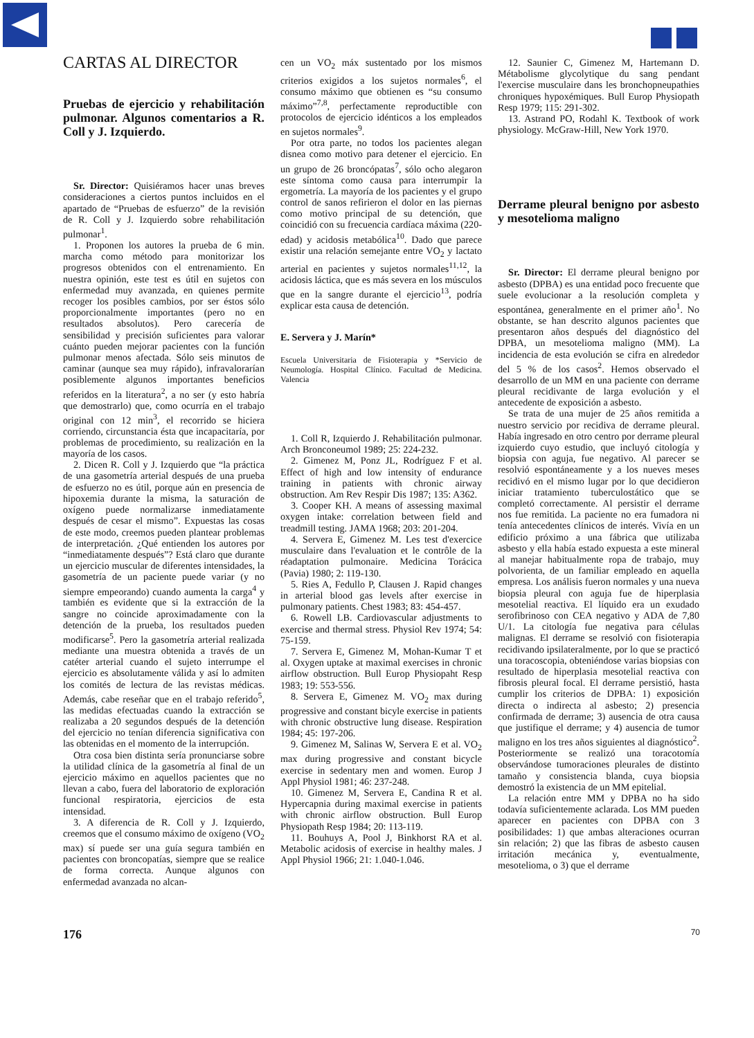CARTAS AL DIRECTOR
Pruebas de ejercicio y rehabilitación pulmonar. Algunos comentarios a R. Coll y J. Izquierdo.
Sr. Director: Quisiéramos hacer unas breves consideraciones a ciertos puntos incluidos en el apartado de “Pruebas de esfuerzo” de la revisión de R. Coll y J. Izquierdo sobre rehabilitación pulmonar<sup>1</sup>.
1. Proponen los autores la prueba de 6 min. marcha como método para monitorizar los progresos obtenidos con el entrenamiento. En nuestra opinión, este test es útil en sujetos con enfermedad muy avanzada, en quienes permite recoger los posibles cambios, por ser éstos sólo proporcionalmente importantes (pero no en resultados absolutos). Pero carecería de sensibilidad y precisión suficientes para valorar cuánto pueden mejorar pacientes con la función pulmonar menos afectada. Sólo seis minutos de caminar (aunque sea muy rápido), infravalorarían posiblemente algunos importantes beneficios referidos en la literatura<sup>2</sup>, a no ser (y esto habría que demostrarlo) que, como ocurría en el trabajo original con 12 min<sup>3</sup>, el recorrido se hiciera corriendo, circunstancia ésta que incapacitaría, por problemas de procedimiento, su realización en la mayoría de los casos.
2. Dicen R. Coll y J. Izquierdo que “la práctica de una gasometría arterial después de una prueba de esfuerzo no es útil, porque aún en presencia de hipoxemia durante la misma, la saturación de oxígeno puede normalizarse inmediatamente después de cesar el mismo”. Expuestas las cosas de este modo, creemos pueden plantear problemas de interpretación. ¿Qué entienden los autores por “inmediatamente después”? Está claro que durante un ejercicio muscular de diferentes intensidades, la gasometría de un paciente puede variar (y no siempre empeorando) cuando aumenta la carga<sup>4</sup> y también es evidente que si la extracción de la sangre no coincide aproximadamente con la detención de la prueba, los resultados pueden modificarse<sup>5</sup>. Pero la gasometría arterial realizada mediante una muestra obtenida a través de un catéter arterial cuando el sujeto interrumpe el ejercicio es absolutamente válida y así lo admiten los comités de lectura de las revistas médicas. Además, cabe reseñar que en el trabajo referido<sup>5</sup>, las medidas efectuadas cuando la extracción se realizaba a 20 segundos después de la detención del ejercicio no tenían diferencia significativa con las obtenidas en el momento de la interrupción.
Otra cosa bien distinta sería pronunciarse sobre la utilidad clínica de la gasometría al final de un ejercicio máximo en aquellos pacientes que no llevan a cabo, fuera del laboratorio de exploración funcional respiratoria, ejercicios de esta intensidad.
3. A diferencia de R. Coll y J. Izquierdo, creemos que el consumo máximo de oxígeno (VO<sub>2</sub> max) sí puede ser una guía segura también en pacientes con broncopatías, siempre que se realice de forma correcta. Aunque algunos con enfermedad avanzada no alcan-
cen un VO<sub>2</sub> máx sustentado por los mismos criterios exigidos a los sujetos normales<sup>6</sup>, el consumo máximo que obtienen es “su consumo máximo”<sup>7,8</sup>, perfectamente reproductible con protocolos de ejercicio idénticos a los empleados en sujetos normales<sup>9</sup>.
Por otra parte, no todos los pacientes alegan disnea como motivo para detener el ejercicio. En un grupo de 26 broncópatas<sup>7</sup>, sólo ocho alegaron este síntoma como causa para interrumpir la ergometría. La mayoría de los pacientes y el grupo control de sanos refirieron el dolor en las piernas como motivo principal de su detención, que coincidió con su frecuencia cardíaca máxima (220-edad) y acidosis metabólica<sup>10</sup>. Dado que parece existir una relación semejante entre VO<sub>2</sub> y lactato arterial en pacientes y sujetos normales<sup>11,12</sup>, la acidosis láctica, que es más severa en los músculos que en la sangre durante el ejercicio<sup>13</sup>, podría explicar esta causa de detención.
E. Servera y J. Marín*
Escuela Universitaria de Fisioterapia y *Servicio de Neumología. Hospital Clínico. Facultad de Medicina. Valencia
1. Coll R, Izquierdo J. Rehabilitación pulmonar. Arch Bronconeumol 1989; 25: 224-232.
2. Gimenez M, Ponz JL, Rodríguez F et al. Effect of high and low intensity of endurance training in patients with chronic airway obstruction. Am Rev Respir Dis 1987; 135: A362.
3. Cooper KH. A means of assessing maximal oxygen intake: correlation between field and treadmill testing. JAMA 1968; 203: 201-204.
4. Servera E, Gimenez M. Les test d'exercice musculaire dans l'evaluation et le contrôle de la réadaptation pulmonaire. Medicina Torácica (Pavia) 1980; 2: 119-130.
5. Ries A, Fedullo P, Clausen J. Rapid changes in arterial blood gas levels after exercise in pulmonary patients. Chest 1983; 83: 454-457.
6. Rowell LB. Cardiovascular adjustments to exercise and thermal stress. Physiol Rev 1974; 54: 75-159.
7. Servera E, Gimenez M, Mohan-Kumar T et al. Oxygen uptake at maximal exercises in chronic airflow obstruction. Bull Europ Physiopaht Resp 1983; 19: 553-556.
8. Servera E, Gimenez M. VO<sub>2</sub> max during progressive and constant bicyle exercise in patients with chronic obstructive lung disease. Respiration 1984; 45: 197-206.
9. Gimenez M, Salinas W, Servera E et al. VO<sub>2</sub> max during progressive and constant bicycle exercise in sedentary men and women. Europ J Appl Physiol 1981; 46: 237-248.
10. Gimenez M, Servera E, Candina R et al. Hypercapnia during maximal exercise in patients with chronic airflow obstruction. Bull Europ Physiopath Resp 1984; 20: 113-119.
11. Bouhuys A, Pool J, Binkhorst RA et al. Metabolic acidosis of exercise in healthy males. J Appl Physiol 1966; 21: 1.040-1.046.
12. Saunier C, Gimenez M, Hartemann D. Métabolisme glycolytique du sang pendant l'exercise musculaire dans les bronchopneupathies chroniques hypoxémiques. Bull Europ Physiopath Resp 1979; 115: 291-302.
13. Astrand PO, Rodahl K. Textbook of work physiology. McGraw-Hill, New York 1970.
Derrame pleural benigno por asbesto y mesotelioma maligno
Sr. Director: El derrame pleural benigno por asbesto (DPBA) es una entidad poco frecuente que suele evolucionar a la resolución completa y espontánea, generalmente en el primer año<sup>1</sup>. No obstante, se han descrito algunos pacientes que presentaron años después del diagnóstico del DPBA, un mesotelioma maligno (MM). La incidencia de esta evolución se cifra en alrededor del 5 % de los casos<sup>2</sup>. Hemos observado el desarrollo de un MM en una paciente con derrame pleural recidivante de larga evolución y el antecedente de exposición a asbesto.
Se trata de una mujer de 25 años remitida a nuestro servicio por recidiva de derrame pleural. Había ingresado en otro centro por derrame pleural izquierdo cuyo estudio, que incluyó citología y biopsia con aguja, fue negativo. Al parecer se resolvió espontáneamente y a los nueves meses recidivó en el mismo lugar por lo que decidieron iniciar tratamiento tuberculostático que se completó correctamente. Al persistir el derrame nos fue remitida. La paciente no era fumadora ni tenía antecedentes clínicos de interés. Vivía en un edificio próximo a una fábrica que utilizaba asbesto y ella había estado expuesta a este mineral al manejar habitualmente ropa de trabajo, muy polvorienta, de un familiar empleado en aquella empresa. Los análisis fueron normales y una nueva biopsia pleural con aguja fue de hiperplasia mesotelial reactiva. El líquido era un exudado serofibrinoso con CEA negativo y ADA de 7,80 U/1. La citología fue negativa para células malignas. El derrame se resolvió con fisioterapia recidivando ipsilateralmente, por lo que se practicó una toracoscopia, obteniéndose varias biopsias con resultado de hiperplasia mesotelial reactiva con fibrosis pleural focal. El derrame persistió, hasta cumplir los criterios de DPBA: 1) exposición directa o indirecta al asbesto; 2) presencia confirmada de derrame; 3) ausencia de otra causa que justifique el derrame; y 4) ausencia de tumor maligno en los tres años siguientes al diagnóstico<sup>2</sup>. Posteriormente se realizó una toracotomía observándose tumoraciones pleurales de distinto tamaño y consistencia blanda, cuya biopsia demostró la existencia de un MM epitelial.
La relación entre MM y DPBA no ha sido todavía suficientemente aclarada. Los MM pueden aparecer en pacientes con DPBA con 3 posibilidades: 1) que ambas alteraciones ocurran sin relación; 2) que las fibras de asbesto causen irritación mecánica y, eventualmente, mesotelioma, o 3) que el derrame
176 70